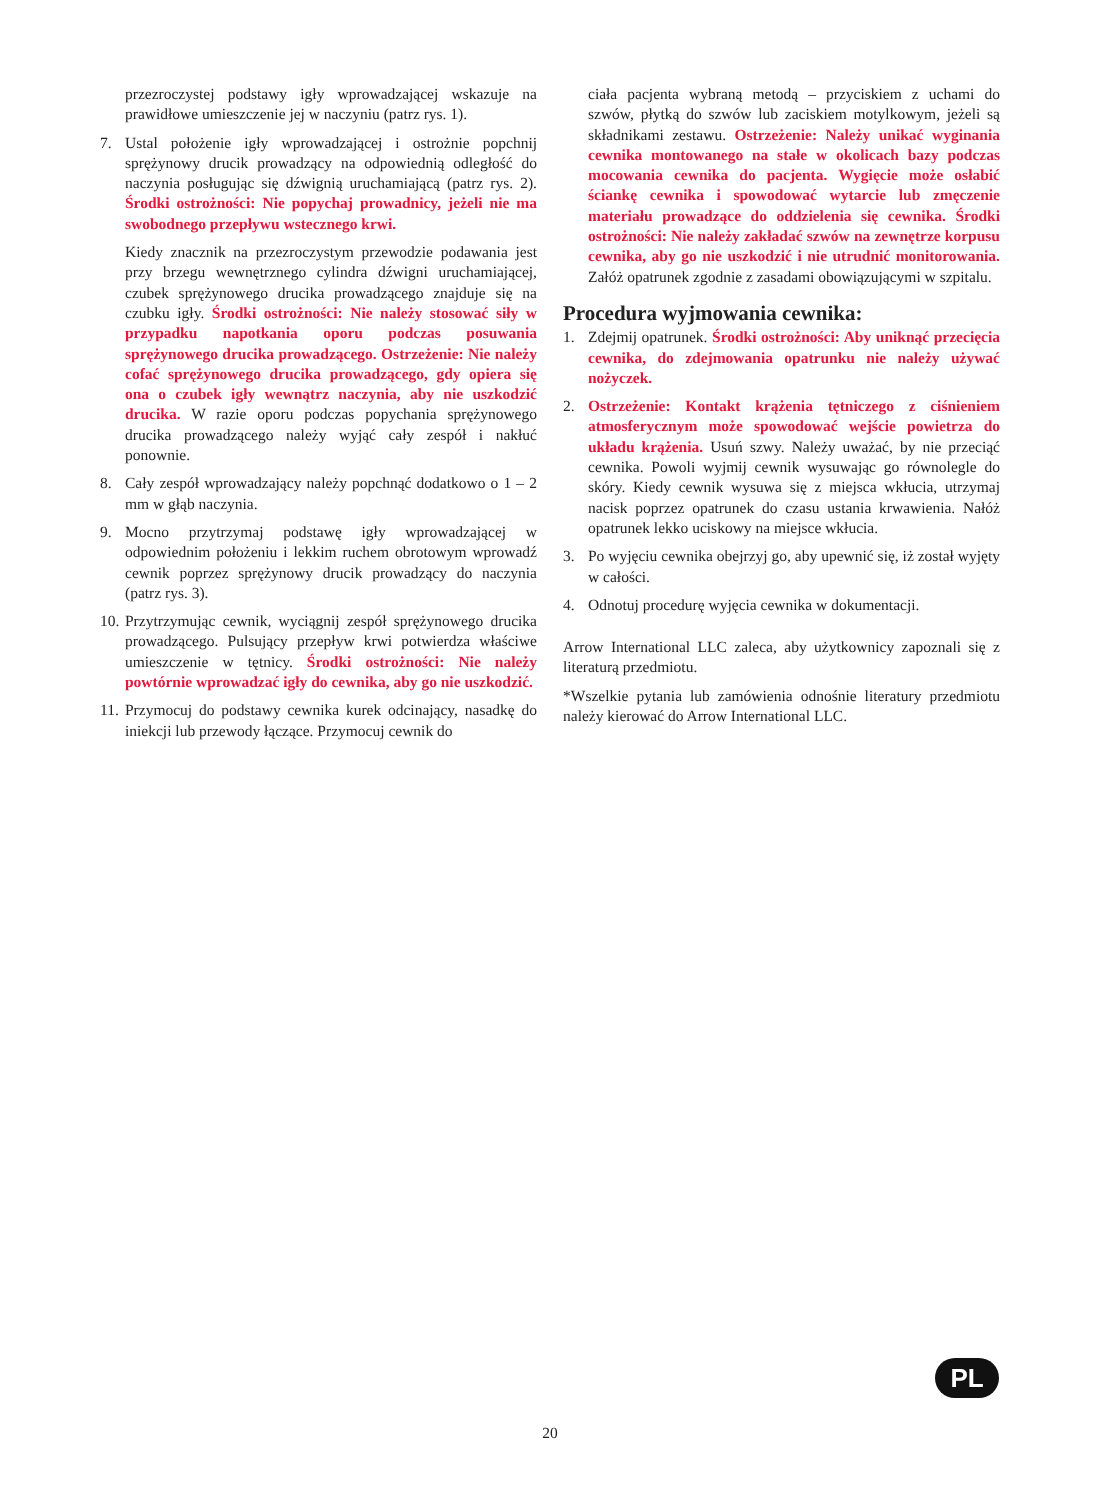przezroczystej podstawy igły wprowadzającej wskazuje na prawidłowe umieszczenie jej w naczyniu (patrz rys. 1).
7. Ustal położenie igły wprowadzającej i ostrożnie popchnij sprężynowy drucik prowadzący na odpowiednią odległość do naczynia posługując się dźwignią uruchamiającą (patrz rys. 2). Środki ostrożności: Nie popychaj prowadnicy, jeżeli nie ma swobodnego przepływu wstecznego krwi.
Kiedy znacznik na przezroczystym przewodzie podawania jest przy brzegu wewnętrznego cylindra dźwigni uruchamiającej, czubek sprężynowego drucika prowadzącego znajduje się na czubku igły. Środki ostrożności: Nie należy stosować siły w przypadku napotkania oporu podczas posuwania sprężynowego drucika prowadzącego. Ostrzeżenie: Nie należy cofać sprężynowego drucika prowadzącego, gdy opiera się ona o czubek igły wewnątrz naczynia, aby nie uszkodzić drucika. W razie oporu podczas popychania sprężynowego drucika prowadzącego należy wyjąć cały zespół i nakłuć ponownie.
8. Cały zespół wprowadzający należy popchnąć dodatkowo o 1 – 2 mm w głąb naczynia.
9. Mocno przytrzymaj podstawę igły wprowadzającej w odpowiednim położeniu i lekkim ruchem obrotowym wprowadź cewnik poprzez sprężynowy drucik prowadzący do naczynia (patrz rys. 3).
10.
Przytrzymując cewnik, wyciągnij zespół sprężynowego drucika prowadzącego. Pulsujący przepływ krwi potwierdza właściwe umieszczenie w tętnicy. Środki ostrożności: Nie należy powtórnie wprowadzać igły do cewnika, aby go nie uszkodzić.
11.
Przymocuj do podstawy cewnika kurek odcinający, nasadkę do iniekcji lub przewody łączące. Przymocuj cewnik do
ciała pacjenta wybraną metodą – przyciskiem z uchami do szwów, płytką do szwów lub zaciskiem motylkowym, jeżeli są składnikami zestawu. Ostrzeżenie: Należy unikać wyginania cewnika montowanego na stałe w okolicach bazy podczas mocowania cewnika do pacjenta. Wygięcie może osłabić ściankę cewnika i spowodować wytarcie lub zmęczenie materiału prowadzące do oddzielenia się cewnika. Środki ostrożności: Nie należy zakładać szwów na zewnętrze korpusu cewnika, aby go nie uszkodzić i nie utrudnić monitorowania. Załóż opatrunek zgodnie z zasadami obowiązującymi w szpitalu.
Procedura wyjmowania cewnika:
1. Zdejmij opatrunek. Środki ostrożności: Aby uniknąć przecięcia cewnika, do zdejmowania opatrunku nie należy używać nożyczek.
2. Ostrzeżenie: Kontakt krążenia tętniczego z ciśnieniem atmosferycznym może spowodować wejście powietrza do układu krążenia. Usuń szwy. Należy uważać, by nie przeciąć cewnika. Powoli wyjmij cewnik wysuwając go równolegle do skóry. Kiedy cewnik wysuwa się z miejsca wkłucia, utrzymaj nacisk poprzez opatrunek do czasu ustania krwawienia. Nałóż opatrunek lekko uciskowy na miejsce wkłucia.
3. Po wyjęciu cewnika obejrzyj go, aby upewnić się, iż został wyjęty w całości.
4. Odnotuj procedurę wyjęcia cewnika w dokumentacji.
Arrow International LLC zaleca, aby użytkownicy zapoznali się z literaturą przedmiotu.
*Wszelkie pytania lub zamówienia odnośnie literatury przedmiotu należy kierować do Arrow International LLC.
PL
20